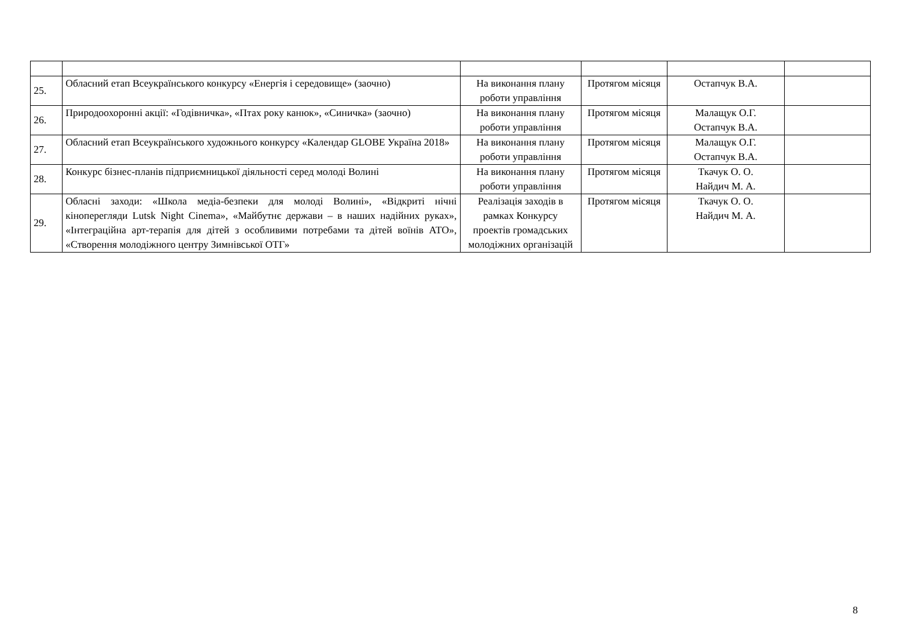| 25. | Обласний етап Всеукраїнського конкурсу «Енергія і середовище» (заочно) | На виконання плану роботи управління | Протягом місяця | Остапчук В.А. | |
| 26. | Природоохоронні акції: «Годівничка», «Птах року канюк», «Синичка» (заочно) | На виконання плану роботи управління | Протягом місяця | Малащук О.Г. Остапчук В.А. | |
| 27. | Обласний етап Всеукраїнського художнього конкурсу «Календар GLOBE Україна 2018» | На виконання плану роботи управління | Протягом місяця | Малащук О.Г. Остапчук В.А. | |
| 28. | Конкурс бізнес-планів підприємницької діяльності серед молоді Волині | На виконання плану роботи управління | Протягом місяця | Ткачук О. О. Найдич М. А. | |
| 29. | Обласні заходи: «Школа медіа-безпеки для молоді Волині», «Відкриті нічні кіноперегляди Lutsk Night Cinema», «Майбутнє держави – в наших надійних руках», «Інтеграційна арт-терапія для дітей з особливими потребами та дітей воїнів АТО», «Створення молодіжного центру Зимнівської ОТГ» | Реалізація заходів в рамках Конкурсу проектів громадських молодіжних організацій | Протягом місяця | Ткачук О. О. Найдич М. А. | |
8